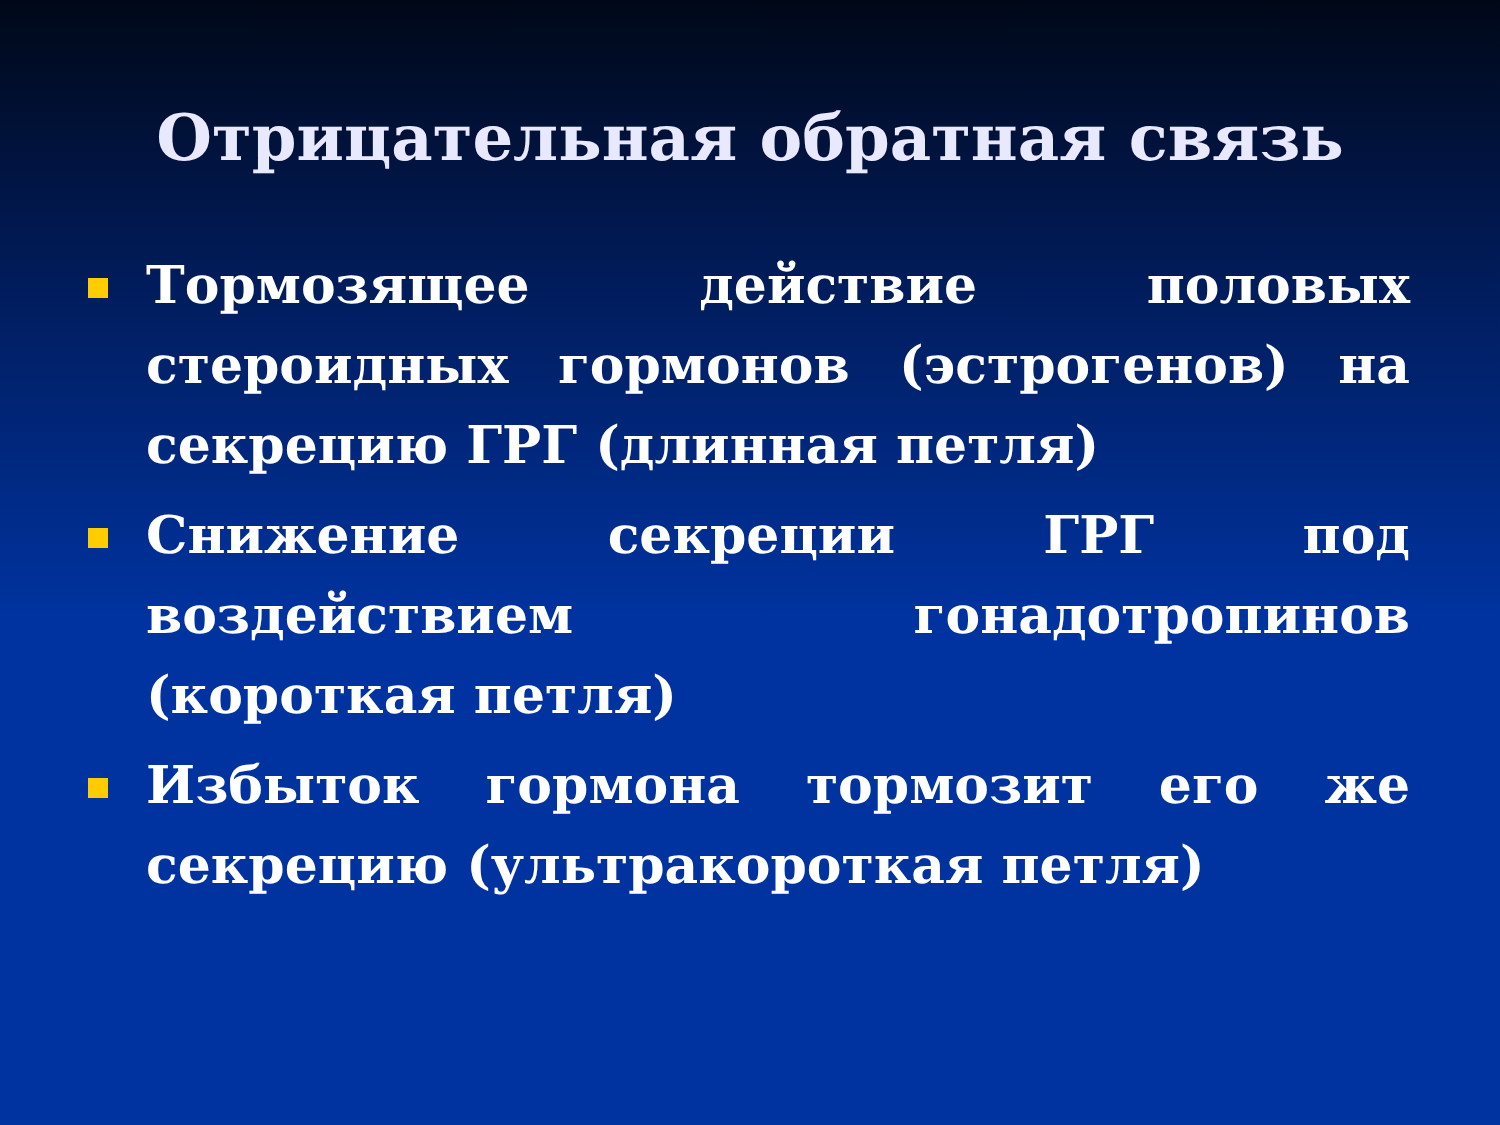Отрицательная обратная связь
Тормозящее действие половых стероидных гормонов (эстрогенов) на секрецию ГРГ (длинная петля)
Снижение секреции ГРГ под воздействием гонадотропинов (короткая петля)
Избыток гормона тормозит его же секрецию (ультракороткая петля)